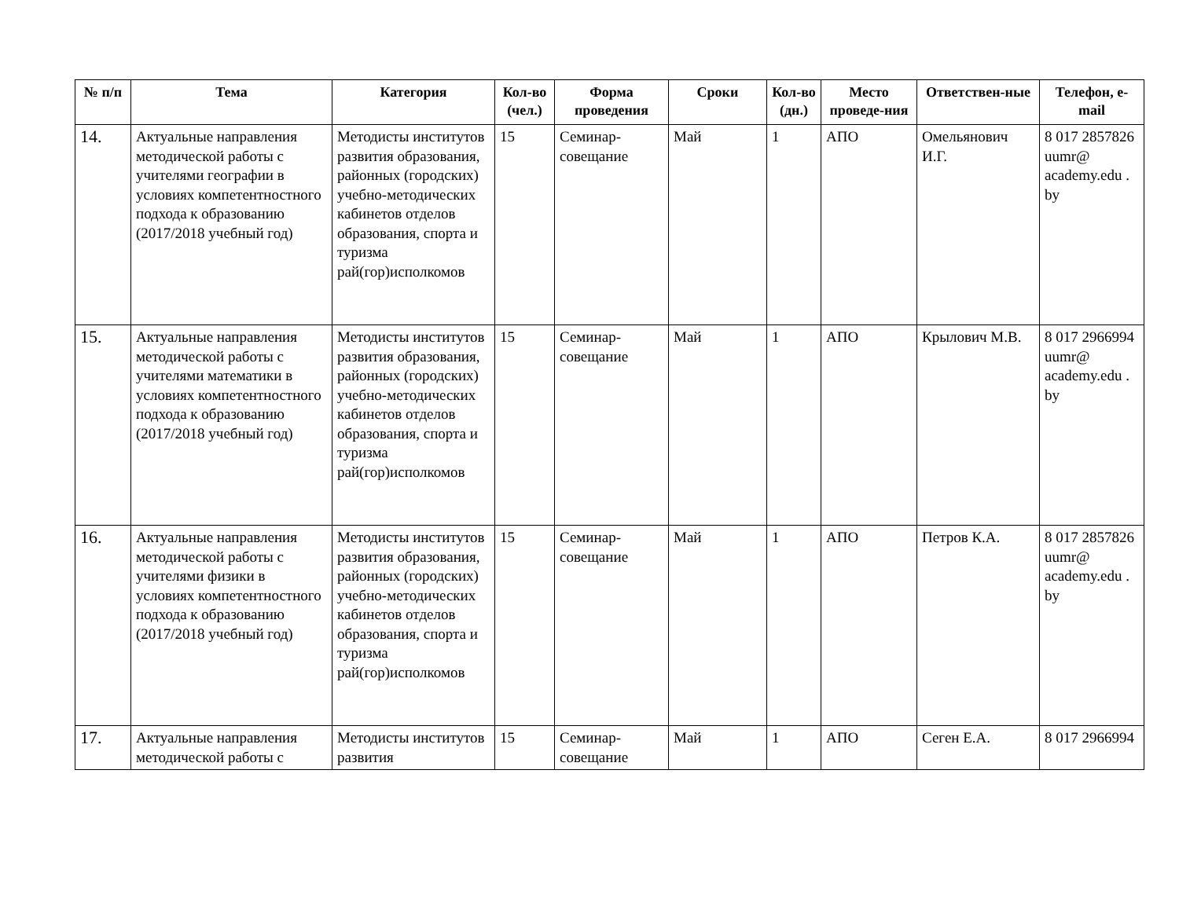| № п/п | Тема | Категория | Кол-во (чел.) | Форма проведения | Сроки | Кол-во (дн.) | Место проведе-ния | Ответствен-ные | Телефон, e-mail |
| --- | --- | --- | --- | --- | --- | --- | --- | --- | --- |
| 14. | Актуальные направления методической работы с учителями географии в условиях компетентностного подхода к образованию (2017/2018 учебный год) | Методисты институтов развития образования, районных (городских) учебно-методических кабинетов отделов образования, спорта и туризма рай(гор)исполкомов | 15 | Семинар-совещание | Май | 1 | АПО | Омельянович И.Г. | 8 017 2857826 uumr@ academy.edu . by |
| 15. | Актуальные направления методической работы с учителями математики в условиях компетентностного подхода к образованию (2017/2018 учебный год) | Методисты институтов развития образования, районных (городских) учебно-методических кабинетов отделов образования, спорта и туризма рай(гор)исполкомов | 15 | Семинар-совещание | Май | 1 | АПО | Крылович М.В. | 8 017 2966994 uumr@ academy.edu . by |
| 16. | Актуальные направления методической работы с учителями физики в условиях компетентностного подхода к образованию (2017/2018 учебный год) | Методисты институтов развития образования, районных (городских) учебно-методических кабинетов отделов образования, спорта и туризма рай(гор)исполкомов | 15 | Семинар-совещание | Май | 1 | АПО | Петров К.А. | 8 017 2857826 uumr@ academy.edu . by |
| 17. | Актуальные направления методической работы с | Методисты институтов развития | 15 | Семинар-совещание | Май | 1 | АПО | Сеген Е.А. | 8 017 2966994 |